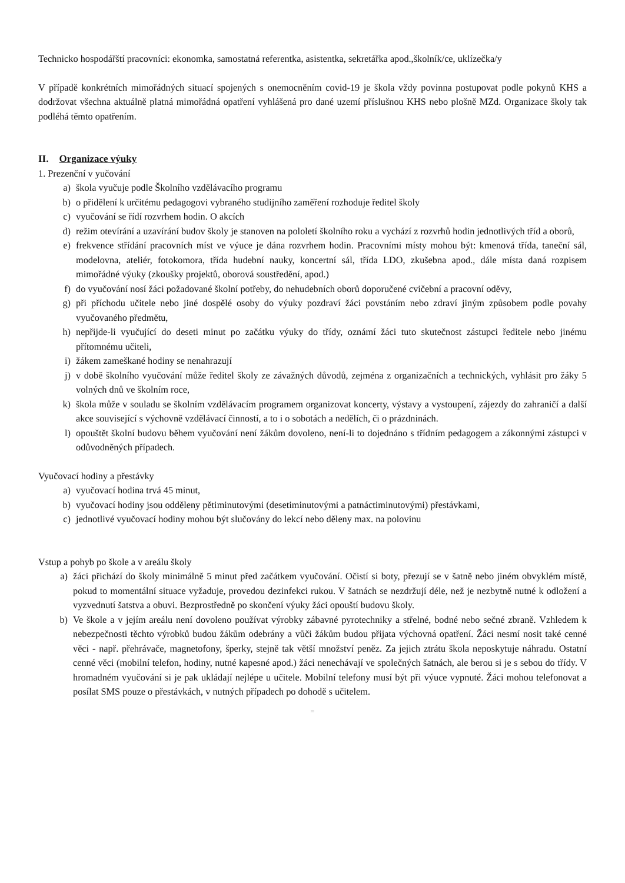Technicko hospodářští pracovníci: ekonomka, samostatná referentka, asistentka, sekretářka apod.,školník/ce, uklízečka/y
V případě konkrétních mimořádných situací spojených s onemocněním covid-19 je škola vždy povinna postupovat podle pokynů KHS a dodržovat všechna aktuálně platná mimořádná opatření vyhlášená pro dané uzemí příslušnou KHS nebo plošně MZd. Organizace školy tak podléhá těmto opatřením.
II. Organizace výuky
1. Prezenční v yučování
a) škola vyučuje podle Školního vzdělávacího programu
b) o přidělení k určitému pedagogovi vybraného studijního zaměření rozhoduje ředitel školy
c) vyučování se řídí rozvrhem hodin. O akcích
d) režim otevírání a uzavírání budov školy je stanoven na pololetí školního roku a vychází z rozvrhů hodin jednotlivých tříd a oborů,
e) frekvence střídání pracovních míst ve výuce je dána rozvrhem hodin. Pracovními místy mohou být: kmenová třída, taneční sál, modelovna, ateliér, fotokomora, třída hudební nauky, koncertní sál, třída LDO, zkušebna apod., dále místa daná rozpisem mimořádné výuky (zkoušky projektů, oborová soustředění, apod.)
f) do vyučování nosí žáci požadované školní potřeby, do nehudebních oborů doporučené cvičební a pracovní oděvy,
g) při příchodu učitele nebo jiné dospělé osoby do výuky pozdraví žáci povstáním nebo zdraví jiným způsobem podle povahy vyučovaného předmětu,
h) nepřijde-li vyučující do deseti minut po začátku výuky do třídy, oznámí žáci tuto skutečnost zástupci ředitele nebo jinému přítomnému učiteli,
i) žákem zameškané hodiny se nenahrazují
j) v době školního vyučování může ředitel školy ze závažných důvodů, zejména z organizačních a technických, vyhlásit pro žáky 5 volných dnů ve školním roce,
k) škola může v souladu se školním vzdělávacím programem organizovat koncerty, výstavy a vystoupení, zájezdy do zahraničí a další akce související s výchovně vzdělávací činností, a to i o sobotách a nedělích, či o prázdninách.
l) opouštět školní budovu během vyučování není žákům dovoleno, není-li to dojednáno s třídním pedagogem a zákonnými zástupci v odůvodněných případech.
Vyučovací hodiny a přestávky
a) vyučovací hodina trvá 45 minut,
b) vyučovací hodiny jsou odděleny pětiminutovými (desetiminutovými a patnáctiminutovými) přestávkami,
c) jednotlivé vyučovací hodiny mohou být slučovány do lekcí nebo děleny max. na polovinu
Vstup a pohyb po škole a v areálu školy
a) žáci přichází do školy minimálně 5 minut před začátkem vyučování. Očistí si boty, přezují se v šatně nebo jiném obvyklém místě, pokud to momentální situace vyžaduje, provedou dezinfekci rukou. V šatnách se nezdržují déle, než je nezbytně nutné k odložení a vyzvednutí šatstva a obuvi. Bezprostředně po skončení výuky žáci opouští budovu školy.
b) Ve škole a v jejím areálu není dovoleno používat výrobky zábavné pyrotechniky a střelné, bodné nebo sečné zbraně. Vzhledem k nebezpečnosti těchto výrobků budou žákům odebrány a vůči žákům budou přijata výchovná opatření. Žáci nesmí nosit také cenné věci - např. přehrávače, magnetofony, šperky, stejně tak větší množství peněz. Za jejich ztrátu škola neposkytuje náhradu. Ostatní cenné věci (mobilní telefon, hodiny, nutné kapesné apod.) žáci nenechávají ve společných šatnách, ale berou si je s sebou do třídy. V hromadném vyučování si je pak ukládají nejlépe u učitele. Mobilní telefony musí být při výuce vypnuté. Žáci mohou telefonovat a posílat SMS pouze o přestávkách, v nutných případech po dohodě s učitelem.
≡